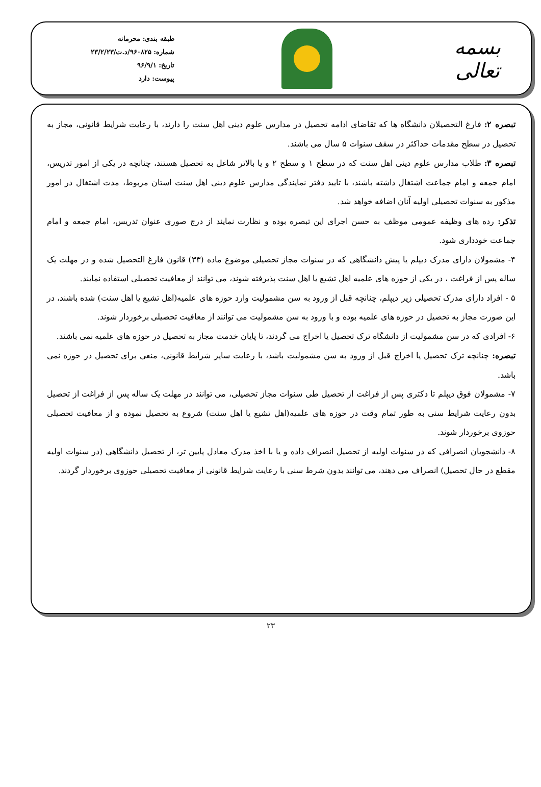بسمه تعالی
طبقه بندی: محرمانه
شماره: ۹۶۰۸۲۵/د.ت/۲۳/۲/۲۳
تاریخ: ۹۶/۹/۱
پیوست: دارد
تبصره ۲: فارغ التحصیلان دانشگاه ها که تقاضای ادامه تحصیل در مدارس علوم دینی اهل سنت را دارند، با رعایت شرایط قانونی، مجاز به تحصیل در سطح مقدمات حداکثر در سقف سنوات ۵ سال می باشند.
تبصره ۳: طلاب مدارس علوم دینی اهل سنت که در سطح ۱ و سطح ۲ و یا بالاتر شاغل به تحصیل هستند، چنانچه در یکی از امور تدریس، امام جمعه و امام جماعت اشتغال داشته باشند، با تایید دفتر نمایندگی مدارس علوم دینی اهل سنت استان مربوط، مدت اشتغال در امور مذکور به سنوات تحصیلی اولیه آنان اضافه خواهد شد.
تذکر: رده های وظیفه عمومی موظف به حسن اجرای این تبصره بوده و نظارت نمایند از درج صوری عنوان تدریس، امام جمعه و امام جماعت خودداری شود.
۴- مشمولان دارای مدرک دیپلم یا پیش دانشگاهی که در سنوات مجاز تحصیلی موضوع ماده (۳۳) قانون فارغ التحصیل شده و در مهلت یک ساله پس از فراغت ، در یکی از حوزه های علمیه اهل تشیع یا اهل سنت پذیرفته شوند، می توانند از معافیت تحصیلی استفاده نمایند.
۵ - افراد دارای مدرک تحصیلی زیر دیپلم، چنانچه قبل از ورود به سن مشمولیت وارد حوزه های علمیه(اهل تشیع یا اهل سنت) شده باشند، در این صورت مجاز به تحصیل در حوزه های علمیه بوده و با ورود به سن مشمولیت می توانند از معافیت تحصیلی برخوردار شوند.
۶- افرادی که در سن مشمولیت از دانشگاه ترک تحصیل یا اخراج می گردند، تا پایان خدمت مجاز به تحصیل در حوزه های علمیه نمی باشند.
تبصره: چنانچه ترک تحصیل یا اخراج قبل از ورود به سن مشمولیت باشد، با رعایت سایر شرایط قانونی، منعی برای تحصیل در حوزه نمی باشد.
۷- مشمولان فوق دیپلم تا دکتری پس از فراغت از تحصیل طی سنوات مجاز تحصیلی، می توانند در مهلت یک ساله پس از فراغت از تحصیل بدون رعایت شرایط سنی به طور تمام وقت در حوزه های علمیه(اهل تشیع یا اهل سنت) شروع به تحصیل نموده و از معافیت تحصیلی حوزوی برخوردار شوند.
۸- دانشجویان انصرافی که در سنوات اولیه از تحصیل انصراف داده و یا با اخذ مدرک معادل پایین تر، از تحصیل دانشگاهی (در سنوات اولیه مقطع در حال تحصیل) انصراف می دهند، می توانند بدون شرط سنی با رعایت شرایط قانونی از معافیت تحصیلی حوزوی برخوردار گردند.
۲۳